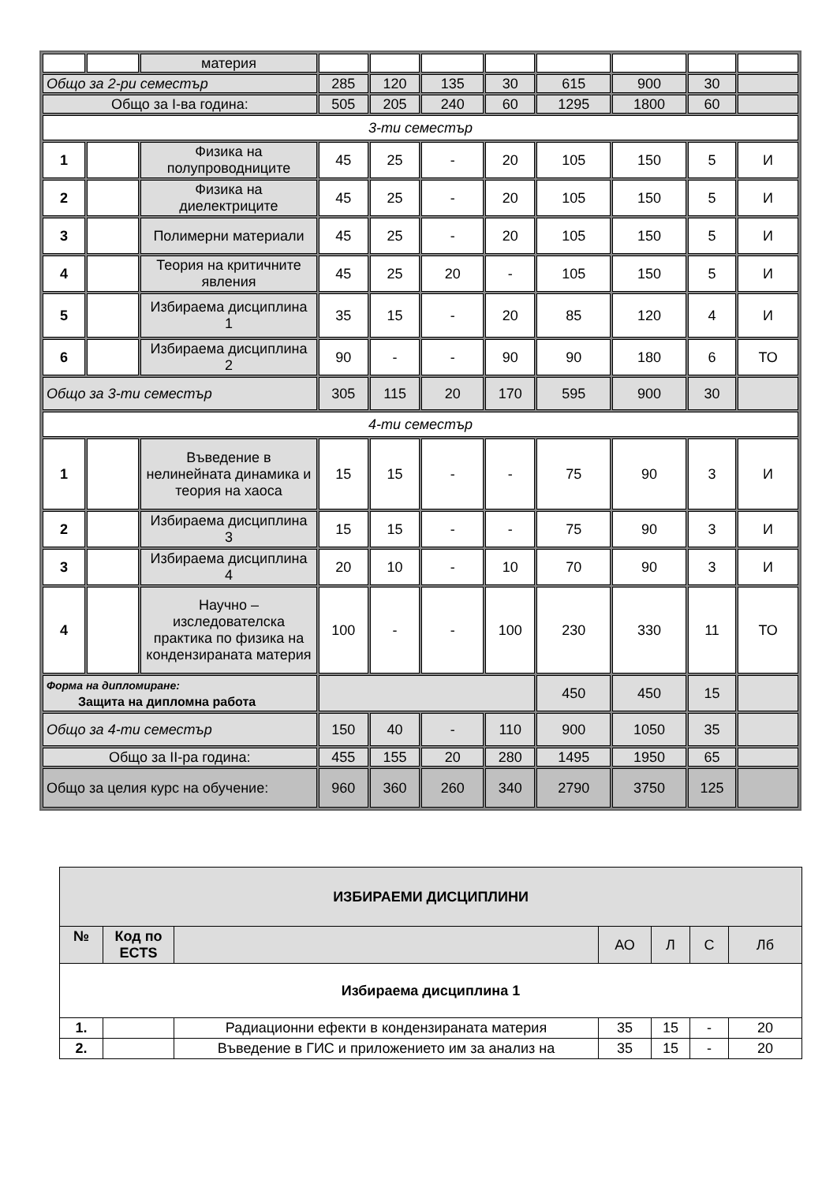| | | материя | | | | | | | | |
| Общо за 2-ри семестър | | | 285 | 120 | 135 | 30 | 615 | 900 | 30 | |
| Общо за I-ва година: | | | 505 | 205 | 240 | 60 | 1295 | 1800 | 60 | |
| 3-ти семестър | | | | | | | | | | |
| 1 | | Физика на полупроводниците | 45 | 25 | - | 20 | 105 | 150 | 5 | И |
| 2 | | Физика на диелектриците | 45 | 25 | - | 20 | 105 | 150 | 5 | И |
| 3 | | Полимерни материали | 45 | 25 | - | 20 | 105 | 150 | 5 | И |
| 4 | | Теория на критичните явления | 45 | 25 | 20 | - | 105 | 150 | 5 | И |
| 5 | | Избираема дисциплина 1 | 35 | 15 | - | 20 | 85 | 120 | 4 | И |
| 6 | | Избираема дисциплина 2 | 90 | - | - | 90 | 90 | 180 | 6 | ТО |
| Общо за 3-ти семестър | | | 305 | 115 | 20 | 170 | 595 | 900 | 30 | |
| 4-ти семестър | | | | | | | | | | |
| 1 | | Въведение в нелинейната динамика и теория на хаоса | 15 | 15 | - | - | 75 | 90 | 3 | И |
| 2 | | Избираема дисциплина 3 | 15 | 15 | - | - | 75 | 90 | 3 | И |
| 3 | | Избираема дисциплина 4 | 20 | 10 | - | 10 | 70 | 90 | 3 | И |
| 4 | | Научно – изследователска практика по физика на кондензираната материя | 100 | - | - | 100 | 230 | 330 | 11 | ТО |
| Форма на дипломиране: Защита на дипломна работа | | | | | | | 450 | 450 | 15 | |
| Общо за 4-ти семестър | | | 150 | 40 | - | 110 | 900 | 1050 | 35 | |
| Общо за II-ра година: | | | 455 | 155 | 20 | 280 | 1495 | 1950 | 65 | |
| Общо за целия курс на обучение: | | | 960 | 360 | 260 | 340 | 2790 | 3750 | 125 | |
| ИЗБИРАЕМИ ДИСЦИПЛИНИ | | | | | | |
| № | Код по ECTS | | АО | Л | С | Лб |
| Избираема дисциплина 1 | | | | | | |
| 1. | | Радиационни ефекти в кондензираната материя | 35 | 15 | - | 20 |
| 2. | | Въведение в ГИС и приложението им за анализ на | 35 | 15 | - | 20 |